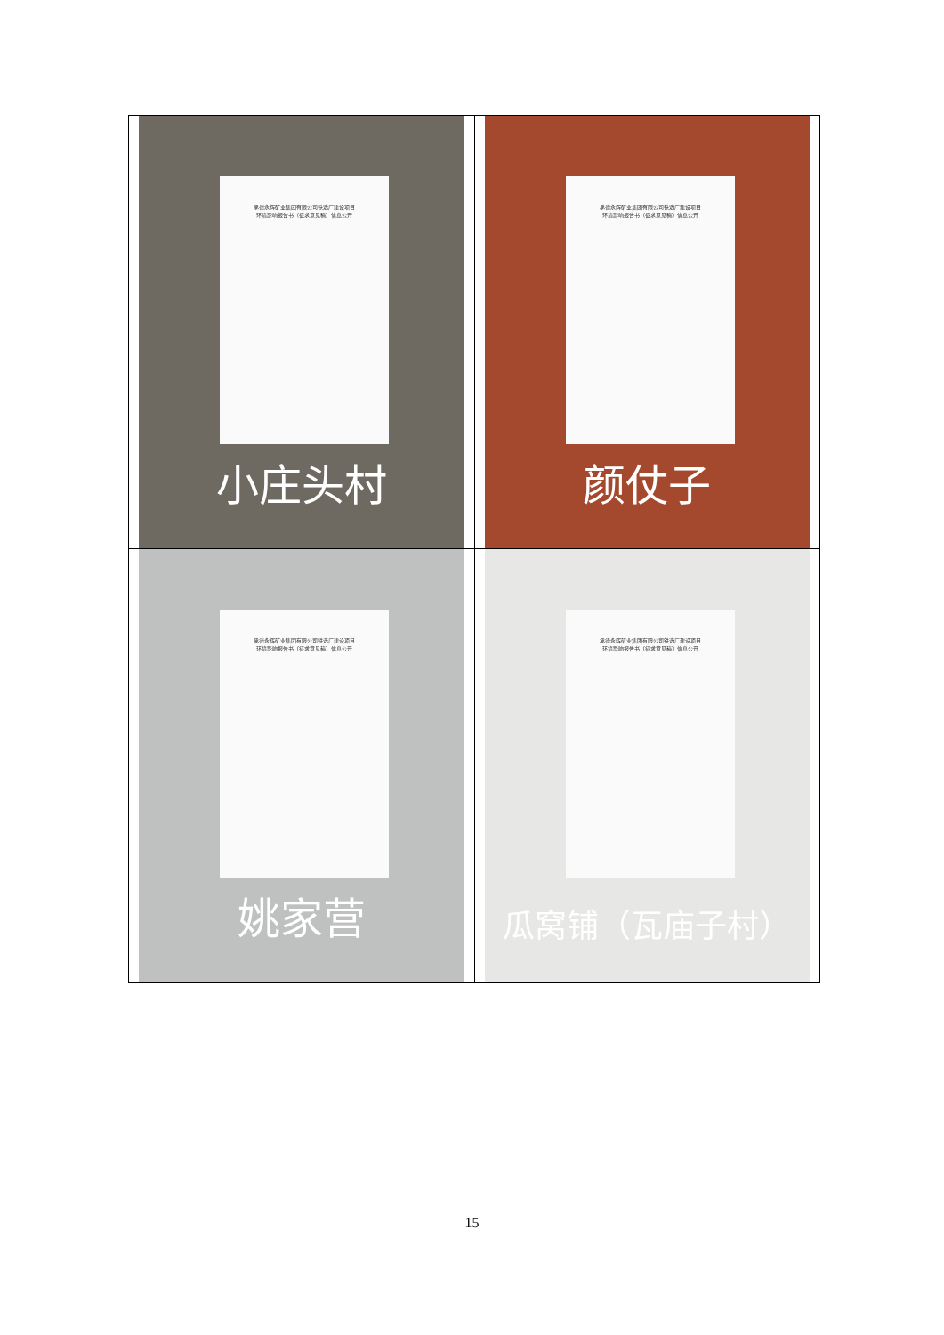| 承德永辉矿业集团有限公司铁选厂建设项目 环境影响报告书（征求意见稿）信息公开 小庄头村 | 承德永辉矿业集团有限公司铁选厂建设项目 环境影响报告书（征求意见稿）信息公开 颜仗子 |
| 承德永辉矿业集团有限公司铁选厂建设项目 环境影响报告书（征求意见稿）信息公开 姚家营 | 承德永辉矿业集团有限公司铁选厂建设项目 环境影响报告书（征求意见稿）信息公开 瓜窝铺（瓦庙子村） |
15